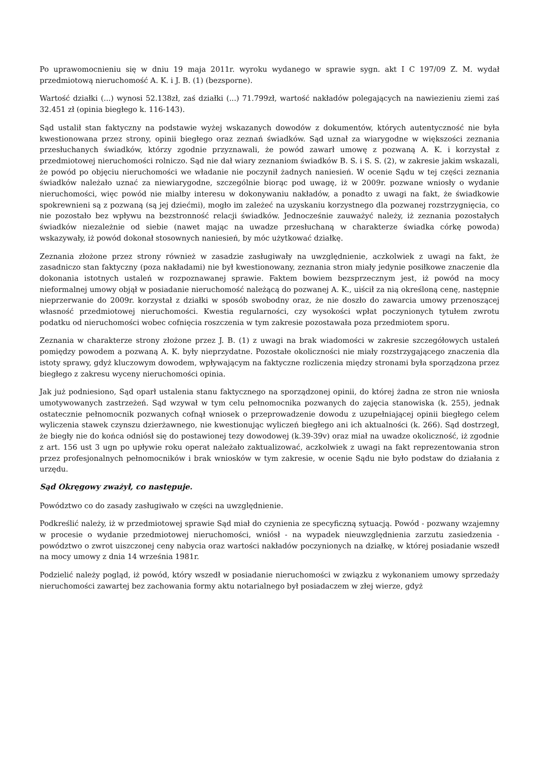Po uprawomocnieniu się w dniu 19 maja 2011r. wyroku wydanego w sprawie sygn. akt I C 197/09 Z. M. wydał przedmiotową nieruchomość A. K. i J. B. (1) (bezsporne).
Wartość działki (...) wynosi 52.138zł, zaś działki (...) 71.799zł, wartość nakładów polegających na nawiezieniu ziemi zaś 32.451 zł (opinia biegłego k. 116-143).
Sąd ustalił stan faktyczny na podstawie wyżej wskazanych dowodów z dokumentów, których autentyczność nie była kwestionowana przez strony, opinii biegłego oraz zeznań świadków. Sąd uznał za wiarygodne w większości zeznania przesłuchanych świadków, którzy zgodnie przyznawali, że powód zawarł umowę z pozwaną A. K. i korzystał z przedmiotowej nieruchomości rolniczo. Sąd nie dał wiary zeznaniom świadków B. S. i S. S. (2), w zakresie jakim wskazali, że powód po objęciu nieruchomości we władanie nie poczynił żadnych naniesień. W ocenie Sądu w tej części zeznania świadków należało uznać za niewiarygodne, szczególnie biorąc pod uwagę, iż w 2009r. pozwane wniosły o wydanie nieruchomości, więc powód nie miałby interesu w dokonywaniu nakładów, a ponadto z uwagi na fakt, że świadkowie spokrewnieni są z pozwaną (są jej dziećmi), mogło im zależeć na uzyskaniu korzystnego dla pozwanej rozstrzygnięcia, co nie pozostało bez wpływu na bezstronność relacji świadków. Jednocześnie zauważyć należy, iż zeznania pozostałych świadków niezależnie od siebie (nawet mając na uwadze przesłuchaną w charakterze świadka córkę powoda) wskazywały, iż powód dokonał stosownych naniesień, by móc użytkować działkę.
Zeznania złożone przez strony również w zasadzie zasługiwały na uwzględnienie, aczkolwiek z uwagi na fakt, że zasadniczo stan faktyczny (poza nakładami) nie był kwestionowany, zeznania stron miały jedynie posiłkowe znaczenie dla dokonania istotnych ustaleń w rozpoznawanej sprawie. Faktem bowiem bezsprzecznym jest, iż powód na mocy nieformalnej umowy objął w posiadanie nieruchomość należącą do pozwanej A. K., uiścił za nią określoną cenę, następnie nieprzerwanie do 2009r. korzystał z działki w sposób swobodny oraz, że nie doszło do zawarcia umowy przenoszącej własność przedmiotowej nieruchomości. Kwestia regularności, czy wysokości wpłat poczynionych tytułem zwrotu podatku od nieruchomości wobec cofnięcia roszczenia w tym zakresie pozostawała poza przedmiotem sporu.
Zeznania w charakterze strony złożone przez J. B. (1) z uwagi na brak wiadomości w zakresie szczegółowych ustaleń pomiędzy powodem a pozwaną A. K. były nieprzydatne. Pozostałe okoliczności nie miały rozstrzygającego znaczenia dla istoty sprawy, gdyż kluczowym dowodem, wpływającym na faktyczne rozliczenia między stronami była sporządzona przez biegłego z zakresu wyceny nieruchomości opinia.
Jak już podniesiono, Sąd oparł ustalenia stanu faktycznego na sporządzonej opinii, do której żadna ze stron nie wniosła umotywowanych zastrzeżeń. Sąd wzywał w tym celu pełnomocnika pozwanych do zajęcia stanowiska (k. 255), jednak ostatecznie pełnomocnik pozwanych cofnął wniosek o przeprowadzenie dowodu z uzupełniającej opinii biegłego celem wyliczenia stawek czynszu dzierżawnego, nie kwestionując wyliczeń biegłego ani ich aktualności (k. 266). Sąd dostrzegł, że biegły nie do końca odniósł się do postawionej tezy dowodowej (k.39-39v) oraz miał na uwadze okoliczność, iż zgodnie z art. 156 ust 3 ugn po upływie roku operat należało zaktualizować, aczkolwiek z uwagi na fakt reprezentowania stron przez profesjonalnych pełnomocników i brak wniosków w tym zakresie, w ocenie Sądu nie było podstaw do działania z urzędu.
Sąd Okręgowy zważył, co następuje.
Powództwo co do zasady zasługiwało w części na uwzględnienie.
Podkreślić należy, iż w przedmiotowej sprawie Sąd miał do czynienia ze specyficzną sytuacją. Powód - pozwany wzajemny w procesie o wydanie przedmiotowej nieruchomości, wniósł - na wypadek nieuwzględnienia zarzutu zasiedzenia - powództwo o zwrot uiszczonej ceny nabycia oraz wartości nakładów poczynionych na działkę, w której posiadanie wszedł na mocy umowy z dnia 14 września 1981r.
Podzielić należy pogląd, iż powód, który wszedł w posiadanie nieruchomości w związku z wykonaniem umowy sprzedaży nieruchomości zawartej bez zachowania formy aktu notarialnego był posiadaczem w złej wierze, gdyż